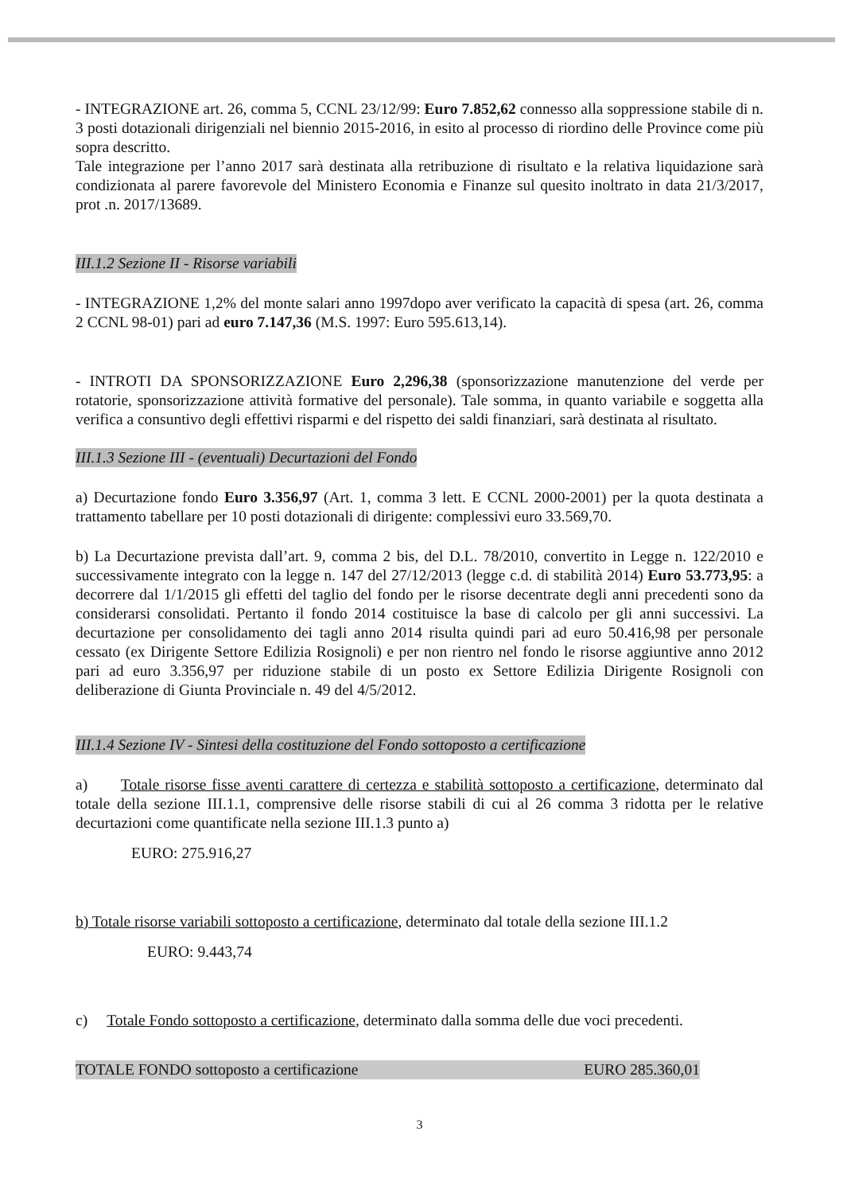- INTEGRAZIONE art. 26, comma 5, CCNL 23/12/99: Euro 7.852,62 connesso alla soppressione stabile di n. 3 posti dotazionali dirigenziali nel biennio 2015-2016, in esito al processo di riordino delle Province come più sopra descritto.
Tale integrazione per l’anno 2017 sarà destinata alla retribuzione di risultato e la relativa liquidazione sarà condizionata al parere favorevole del Ministero Economia e Finanze sul quesito inoltrato in data 21/3/2017, prot .n. 2017/13689.
III.1.2 Sezione II - Risorse variabili
- INTEGRAZIONE 1,2% del monte salari anno 1997dopo aver verificato la capacità di spesa (art. 26, comma 2 CCNL 98-01) pari ad euro 7.147,36 (M.S. 1997: Euro 595.613,14).
- INTROTI DA SPONSORIZZAZIONE Euro 2,296,38 (sponsorizzazione manutenzione del verde per rotatorie, sponsorizzazione attività formative del personale). Tale somma, in quanto variabile e soggetta alla verifica a consuntivo degli effettivi risparmi e del rispetto dei saldi finanziari, sarà destinata al risultato.
III.1.3 Sezione III - (eventuali) Decurtazioni del Fondo
a) Decurtazione fondo Euro 3.356,97 (Art. 1, comma 3 lett. E CCNL 2000-2001) per la quota destinata a trattamento tabellare per 10 posti dotazionali di dirigente: complessivi euro 33.569,70.
b) La Decurtazione prevista dall’art. 9, comma 2 bis, del D.L. 78/2010, convertito in Legge n. 122/2010 e successivamente integrato con la legge n. 147 del 27/12/2013 (legge c.d. di stabilità 2014) Euro 53.773,95: a decorrere dal 1/1/2015 gli effetti del taglio del fondo per le risorse decentrate degli anni precedenti sono da considerarsi consolidati. Pertanto il fondo 2014 costituisce la base di calcolo per gli anni successivi. La decurtazione per consolidamento dei tagli anno 2014 risulta quindi pari ad euro 50.416,98 per personale cessato (ex Dirigente Settore Edilizia Rosignoli) e per non rientro nel fondo le risorse aggiuntive anno 2012 pari ad euro 3.356,97 per riduzione stabile di un posto ex Settore Edilizia Dirigente Rosignoli con deliberazione di Giunta Provinciale n. 49 del 4/5/2012.
III.1.4 Sezione IV - Sintesi della costituzione del Fondo sottoposto a certificazione
a) Totale risorse fisse aventi carattere di certezza e stabilità sottoposto a certificazione, determinato dal totale della sezione III.1.1, comprensive delle risorse stabili di cui al 26 comma 3 ridotta per le relative decurtazioni come quantificate nella sezione III.1.3 punto a)
EURO: 275.916,27
b) Totale risorse variabili sottoposto a certificazione, determinato dal totale della sezione III.1.2
EURO: 9.443,74
c) Totale Fondo sottoposto a certificazione, determinato dalla somma delle due voci precedenti.
TOTALE FONDO sottoposto a certificazione EURO 285.360,01
3